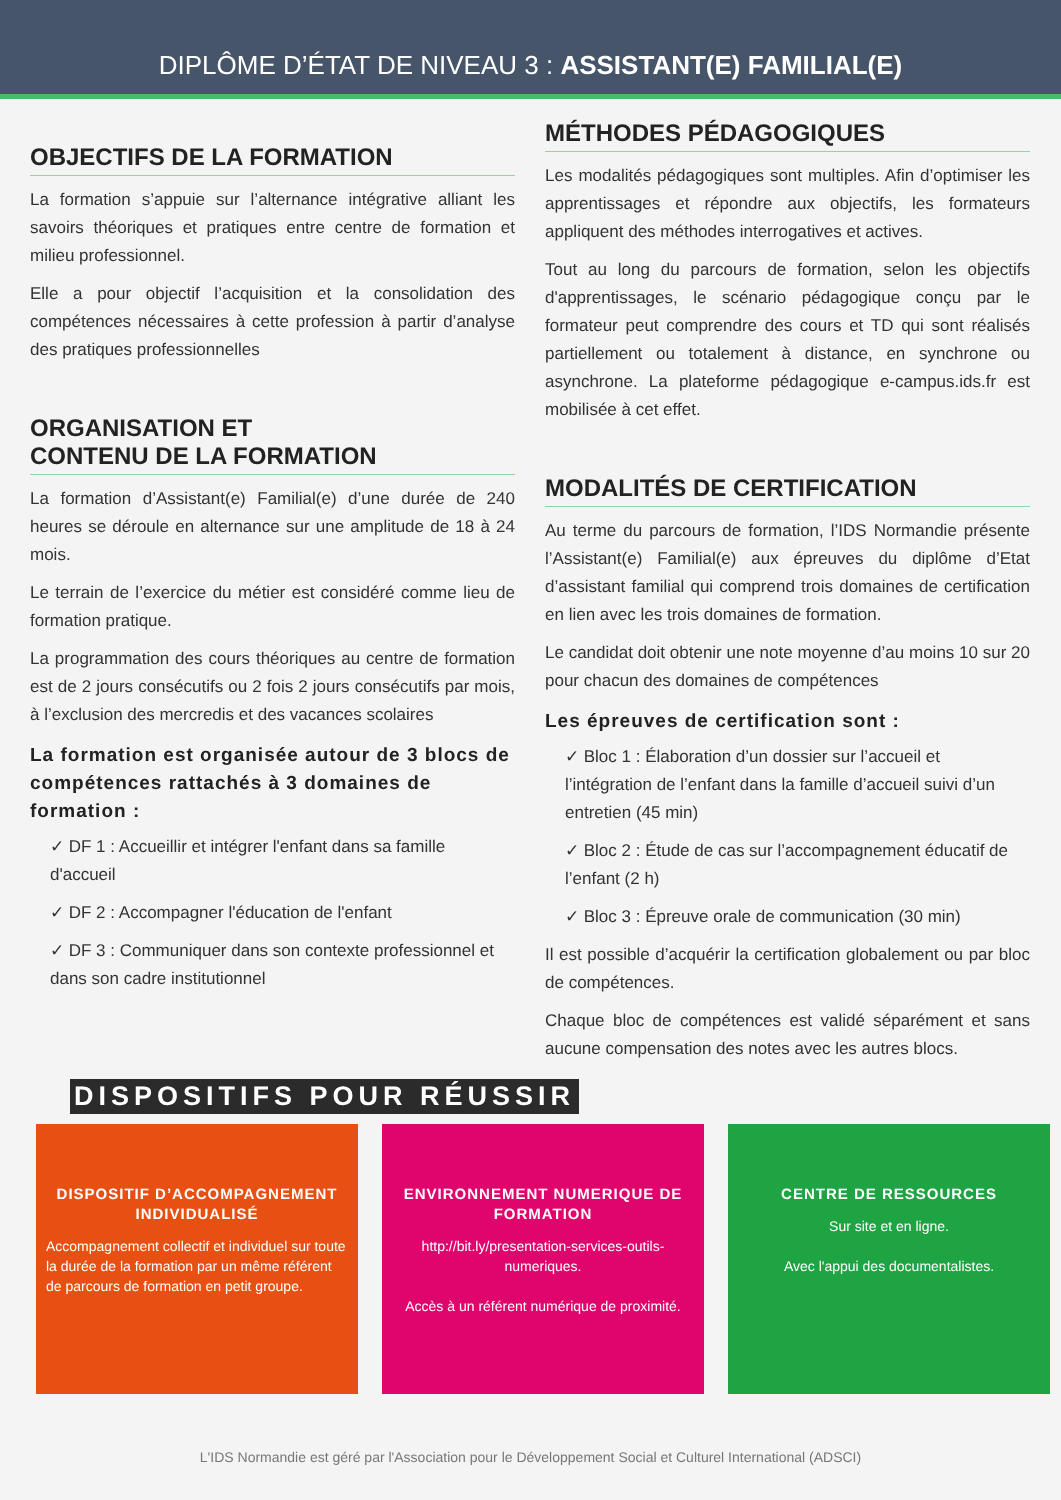DIPLÔME D’ÉTAT DE NIVEAU 3 : ASSISTANT(E) FAMILIAL(E)
OBJECTIFS DE LA FORMATION
La formation s’appuie sur l’alternance intégrative alliant les savoirs théoriques et pratiques entre centre de formation et milieu professionnel.
Elle a pour objectif l’acquisition et la consolidation des compétences nécessaires à cette profession à partir d’analyse des pratiques professionnelles
ORGANISATION ET
CONTENU DE LA FORMATION
La formation d’Assistant(e) Familial(e) d’une durée de 240 heures se déroule en alternance sur une amplitude de 18 à 24 mois.
Le terrain de l’exercice du métier est considéré comme lieu de formation pratique.
La programmation des cours théoriques au centre de formation est de 2 jours consécutifs ou 2 fois 2 jours consécutifs par mois, à l’exclusion des mercredis et des vacances scolaires
La formation est organisée autour de 3 blocs de compétences rattachés à 3 domaines de formation :
✓ DF 1 : Accueillir et intégrer l'enfant dans sa famille d'accueil
✓ DF 2 : Accompagner l'éducation de l'enfant
✓ DF 3 : Communiquer dans son contexte professionnel et dans son cadre institutionnel
MÉTHODES PÉDAGOGIQUES
Les modalités pédagogiques sont multiples. Afin d’optimiser les apprentissages et répondre aux objectifs, les formateurs appliquent des méthodes interrogatives et actives.
Tout au long du parcours de formation, selon les objectifs d'apprentissages, le scénario pédagogique conçu par le formateur peut comprendre des cours et TD qui sont réalisés partiellement ou totalement à distance, en synchrone ou asynchrone. La plateforme pédagogique e-campus.ids.fr est mobilisée à cet effet.
MODALITÉS DE CERTIFICATION
Au terme du parcours de formation, l’IDS Normandie présente l’Assistant(e) Familial(e) aux épreuves du diplôme d’Etat d’assistant familial qui comprend trois domaines de certification en lien avec les trois domaines de formation.
Le candidat doit obtenir une note moyenne d’au moins 10 sur 20 pour chacun des domaines de compétences
Les épreuves de certification sont :
✓ Bloc 1 : Élaboration d’un dossier sur l’accueil et l’intégration de l’enfant dans la famille d’accueil suivi d’un entretien (45 min)
✓ Bloc 2 : Étude de cas sur l’accompagnement éducatif de l’enfant (2 h)
✓ Bloc 3 : Épreuve orale de communication (30 min)
Il est possible d’acquérir la certification globalement ou par bloc de compétences.
Chaque bloc de compétences est validé séparément et sans aucune compensation des notes avec les autres blocs.
DISPOSITIFS POUR RÉUSSIR
DISPOSITIF D’ACCOMPAGNEMENT INDIVIDUALISÉ
Accompagnement collectif et individuel sur toute la durée de la formation par un même référent de parcours de formation en petit groupe.
ENVIRONNEMENT NUMERIQUE DE FORMATION
http://bit.ly/presentation-services-outils-numeriques.
Accès à un référent numérique de proximité.
CENTRE DE RESSOURCES
Sur site et en ligne.
Avec l'appui des documentalistes.
L'IDS Normandie est géré par l'Association pour le Développement Social et Culturel International (ADSCI)